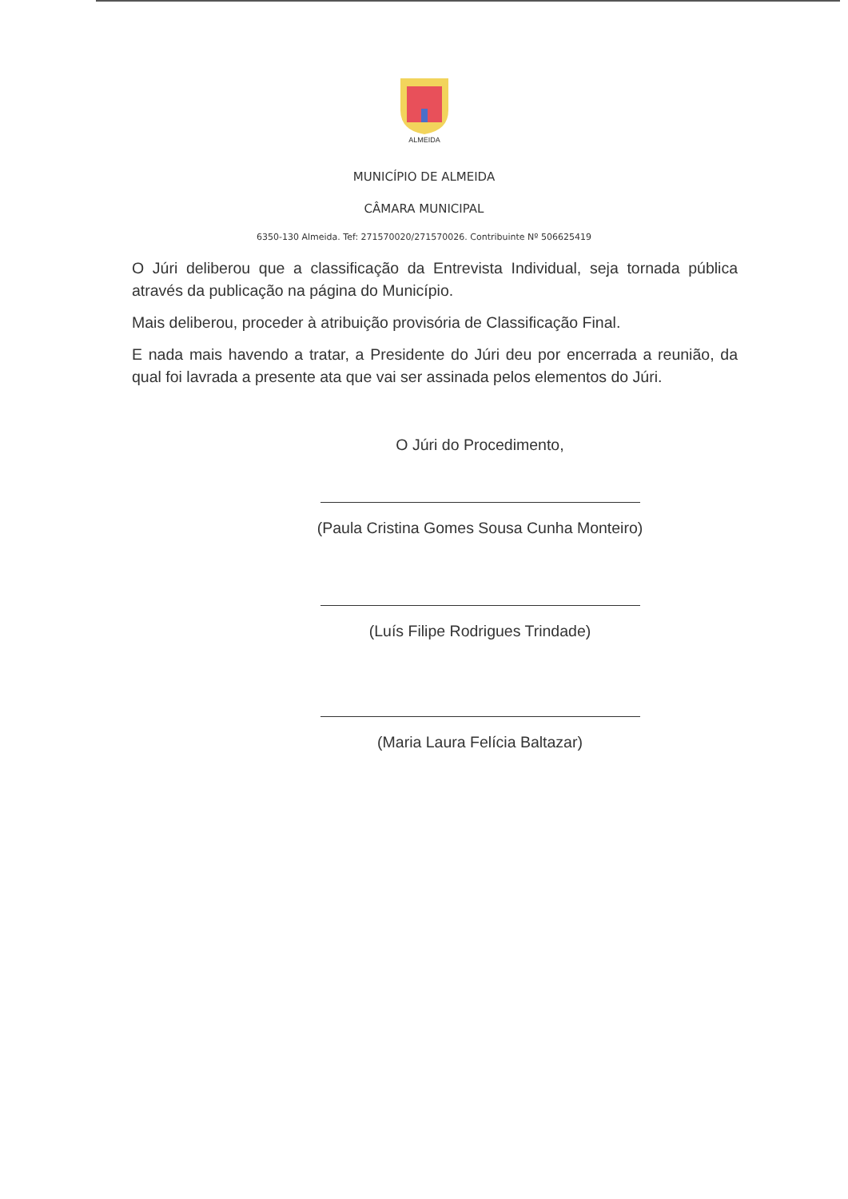ALMEIDA
MUNICÍPIO DE ALMEIDA
CÂMARA MUNICIPAL
6350-130 Almeida. Tef: 271570020/271570026. Contribuinte Nº 506625419
O Júri deliberou que a classificação da Entrevista Individual, seja tornada pública através da publicação na página do Município.
Mais deliberou, proceder à atribuição provisória de Classificação Final.
E nada mais havendo a tratar, a Presidente do Júri deu por encerrada a reunião, da qual foi lavrada a presente ata que vai ser assinada pelos elementos do Júri.
O Júri do Procedimento,
(Paula Cristina Gomes Sousa Cunha Monteiro)
(Luís Filipe Rodrigues Trindade)
(Maria Laura Felícia Baltazar)